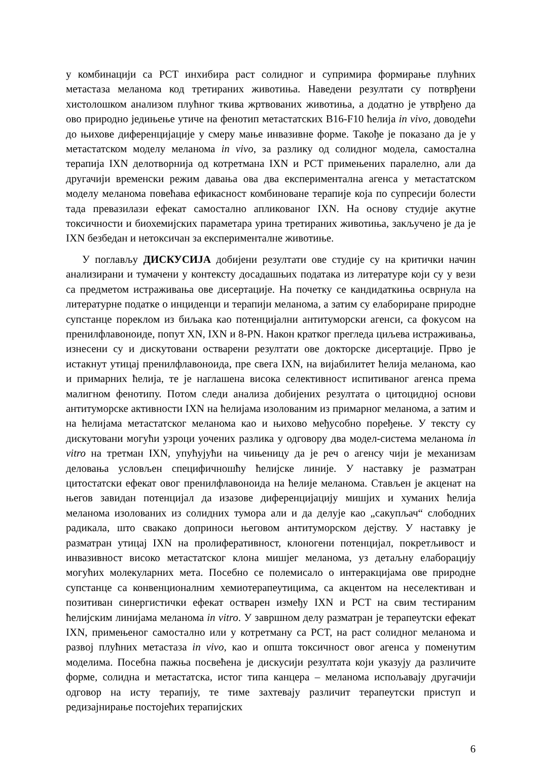у комбинацији са PCT инхибира раст солидног и супримира формирање плућних метастаза меланома код третираних животиња. Наведени резултати су потврђени хистолошком анализом плућног ткива жртвованих животиња, а додатно је утврђено да ово природно једињење утиче на фенотип метастатских B16-F10 ћелија in vivo, доводећи до њихове диференцијације у смеру мање инвазивне форме. Такође је показано да је у метастатском моделу меланома in vivo, за разлику од солидног модела, самостална терапија IXN делотворнија од котретмана IXN и PCT примењених паралелно, али да другачији временски режим давања ова два експериментална агенса у метастатском моделу меланома повећава ефикасност комбиноване терапије која по супресији болести тада превазилази ефекат самостално апликованог IXN. На основу студије акутне токсичности и биохемијских параметара урина третираних животиња, закључено је да је IXN безбедан и нетоксичан за експерименталне животиње.
У поглављу ДИСКУСИЈА добијени резултати ове студије су на критички начин анализирани и тумачени у контексту досадашњих података из литературе који су у вези са предметом истраживања ове дисертације. На почетку се кандидаткиња осврнула на литературне податке о инциденци и терапији меланома, а затим су елабориране природне супстанце пореклом из биљака као потенцијални антитуморски агенси, са фокусом на пренилфлавоноиде, попут XN, IXN и 8-PN. Након кратког прегледа циљева истраживања, изнесени су и дискутовани остварени резултати ове докторске дисертације. Прво је истакнут утицај пренилфлавоноида, пре свега IXN, на вијабилитет ћелија меланома, као и примарних ћелија, те је наглашена висока селективност испитиваног агенса према малигном фенотипу. Потом следи анализа добијених резултата о цитоцидној основи антитуморске активности IXN на ћелијама изолованим из примарног меланома, а затим и на ћелијама метастатског меланома као и њихово међусобно поређење. У тексту су дискутовани могући узроци уочених разлика у одговору два модел-система меланома in vitro на третман IXN, упућујући на чињеницу да је реч о агенсу чији је механизам деловања условљен специфичношћу ћелијске линије. У наставку је разматран цитостатски ефекат овог пренилфлавоноида на ћелије меланома. Стављен је акценат на његов завидан потенцијал да изазове диференцијацију мишјих и хуманих ћелија меланома изолованих из солидних тумора али и да делује као „сакупљач“ слободних радикала, што свакако доприноси његовом антитуморском дејству. У наставку је разматран утицај IXN на пролиферативност, клоногени потенцијал, покретљивост и инвазивност високо метастатског клона мишјег меланома, уз детаљну елаборацију могућих молекуларних мета. Посебно се полемисало о интеракцијама ове природне супстанце са конвенционалним хемиотерапеутицима, са акцентом на неселективан и позитиван синергистички ефекат остварен између IXN и PCT на свим тестираним ћелијским линијама меланома in vitro. У завршном делу разматран је терапеутски ефекат IXN, примењеног самостално или у котретману са PCT, на раст солидног меланома и развој плућних метастаза in vivo, као и општа токсичност овог агенса у поменутим моделима. Посебна пажња посвећена је дискусији резултата који указују да различите форме, солидна и метастатска, истог типа канцера – меланома испољавају другачији одговор на исту терапију, те тиме захтевају различит терапеутски приступ и редизајнирање постојећих терапијских
6